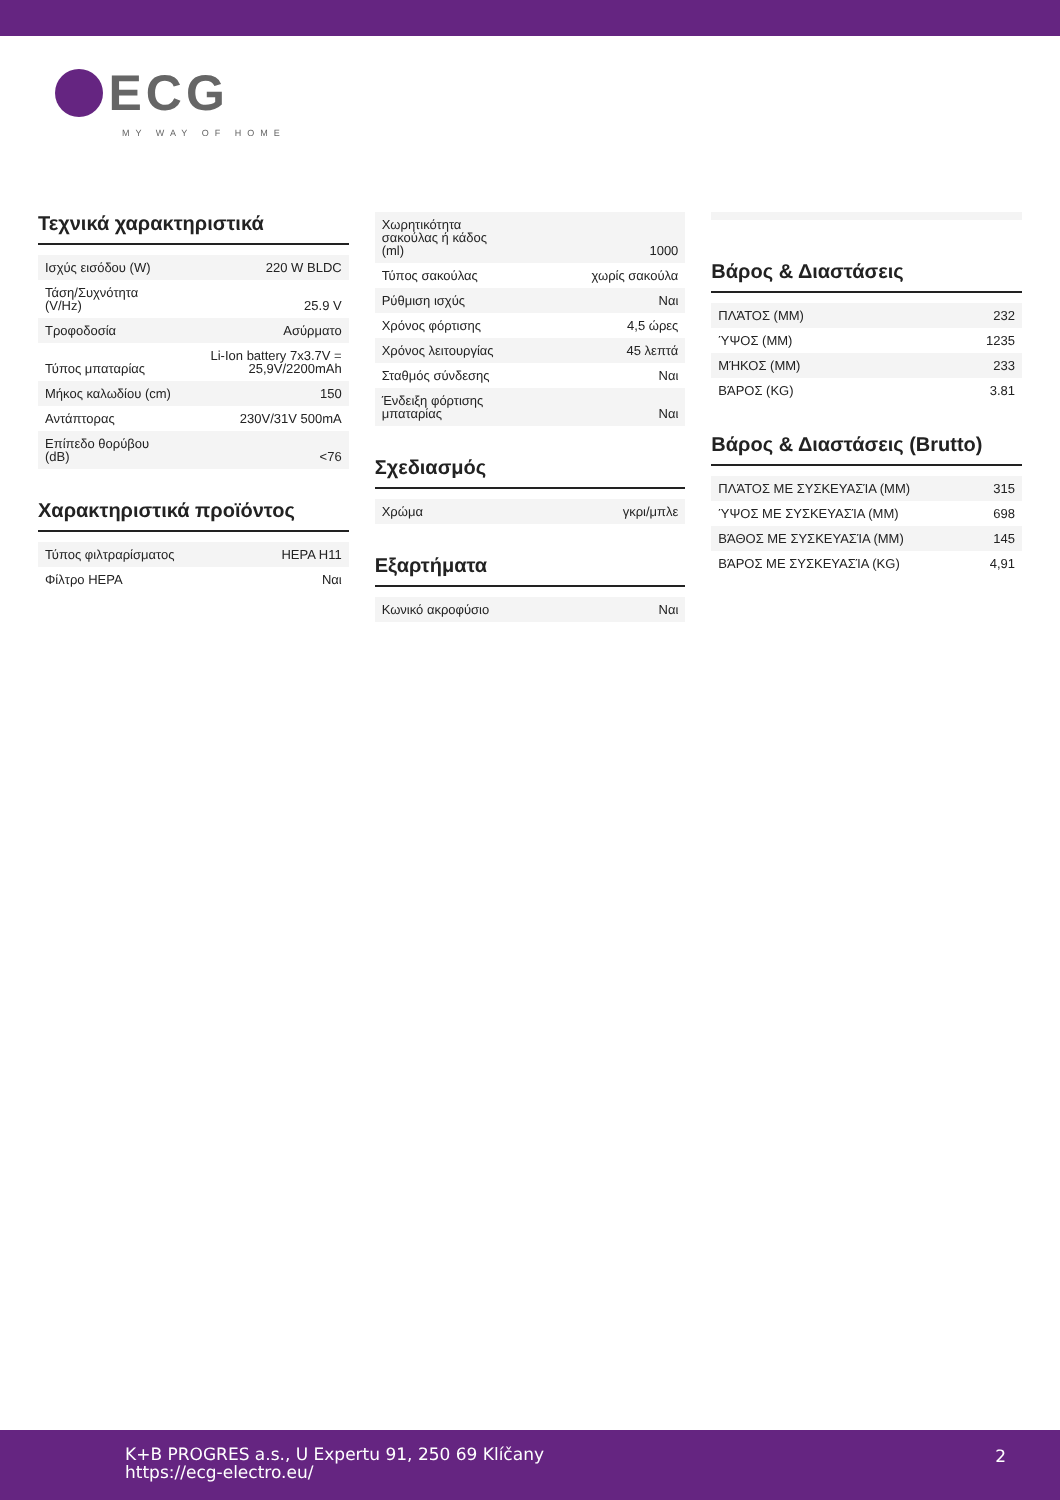ECG
MY WAY OF HOME
Τεχνικά χαρακτηριστικά
| Ισχύς εισόδου (W) | 220 W BLDC |
| Τάση/Συχνότητα (V/Hz) | 25.9 V |
| Τροφοδοσία | Ασύρματο |
| Τύπος μπαταρίας | Li-Ion battery 7x3.7V = 25,9V/2200mAh |
| Μήκος καλωδίου (cm) | 150 |
| Αντάπτορας | 230V/31V 500mA |
| Επίπεδο θορύβου (dB) | <76 |
Χαρακτηριστικά προϊόντος
| Τύπος φιλτραρίσματος | HEPA H11 |
| Φίλτρο HEPA | Ναι |
| Χωρητικότητα σακούλας ή κάδος (ml) | 1000 |
| Τύπος σακούλας | χωρίς σακούλα |
| Ρύθμιση ισχύς | Ναι |
| Χρόνος φόρτισης | 4,5 ώρες |
| Χρόνος λειτουργίας | 45 λεπτά |
| Σταθμός σύνδεσης | Ναι |
| Ένδειξη φόρτισης μπαταρίας | Ναι |
Σχεδιασμός
| Χρώμα | γκρι/μπλε |
Εξαρτήματα
| Κωνικό ακροφύσιο | Ναι |
Βάρος & Διαστάσεις
| ΠΛΆΤΟΣ (MM) | 232 |
| ΎΨΟΣ (MM) | 1235 |
| ΜΉΚΟΣ (MM) | 233 |
| ΒΆΡΟΣ (KG) | 3.81 |
Βάρος & Διαστάσεις (Brutto)
| ΠΛΆΤΟΣ ΜΕ ΣΥΣΚΕΥΑΣΊΑ (MM) | 315 |
| ΎΨΟΣ ΜΕ ΣΥΣΚΕΥΑΣΊΑ (MM) | 698 |
| ΒΆΘΟΣ ΜΕ ΣΥΣΚΕΥΑΣΊΑ (MM) | 145 |
| ΒΆΡΟΣ ΜΕ ΣΥΣΚΕΥΑΣΊΑ (KG) | 4,91 |
K+B PROGRES a.s., U Expertu 91, 250 69 Klíčany
https://ecg-electro.eu/
2